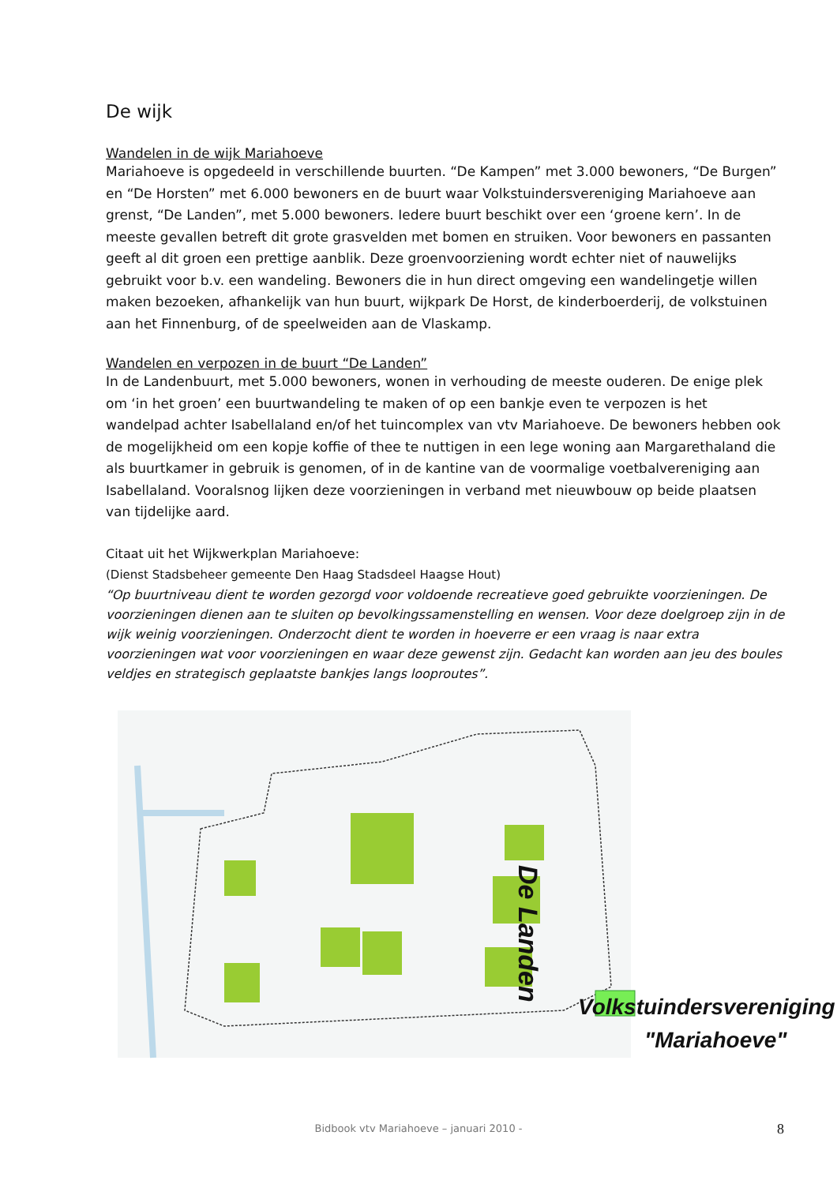De wijk
Wandelen in de wijk Mariahoeve
Mariahoeve is opgedeeld in verschillende buurten. “De Kampen” met 3.000 bewoners, “De Burgen” en “De Horsten” met 6.000 bewoners en de buurt waar Volkstuindersvereniging Mariahoeve aan grenst, “De Landen”, met 5.000 bewoners. Iedere buurt beschikt over een ‘groene kern’. In de meeste gevallen betreft dit grote grasvelden met bomen en struiken. Voor bewoners en passanten geeft al dit groen een prettige aanblik. Deze groenvoorziening wordt echter niet of nauwelijks gebruikt voor b.v. een wandeling. Bewoners die in hun direct omgeving een wandelingetje willen maken bezoeken, afhankelijk van hun buurt, wijkpark De Horst, de kinderboerderij, de volkstuinen aan het Finnenburg, of de speelweiden aan de Vlaskamp.
Wandelen en verpozen in de buurt “De Landen”
In de Landenbuurt, met 5.000 bewoners, wonen in verhouding de meeste ouderen. De enige plek om ‘in het groen’ een buurtwandeling te maken of op een bankje even te verpozen is het wandelpad achter Isabellaland en/of het tuincomplex van vtv Mariahoeve. De bewoners hebben ook de mogelijkheid om een kopje koffie of thee te nuttigen in een lege woning aan Margarethaland die als buurtkamer in gebruik is genomen, of in de kantine van de voormalige voetbalvereniging aan Isabellaland. Vooralsnog lijken deze voorzieningen in verband met nieuwbouw op beide plaatsen van tijdelijke aard.
Citaat uit het Wijkwerkplan Mariahoeve:
(Dienst Stadsbeheer gemeente Den Haag Stadsdeel Haagse Hout)
“Op buurtniveau dient te worden gezorgd voor voldoende recreatieve goed gebruikte voorzieningen. De voorzieningen dienen aan te sluiten op bevolkingssamenstelling en wensen. Voor deze doelgroep zijn in de wijk weinig voorzieningen. Onderzocht dient te worden in hoeverre er een vraag is naar extra voorzieningen wat voor voorzieningen en waar deze gewenst zijn. Gedacht kan worden aan jeu des boules veldjes en strategisch geplaatste bankjes langs looproutes”.
De Landen
Volkstuindersvereniging
"Mariahoeve"
Bidbook vtv Mariahoeve – januari 2010 - 8